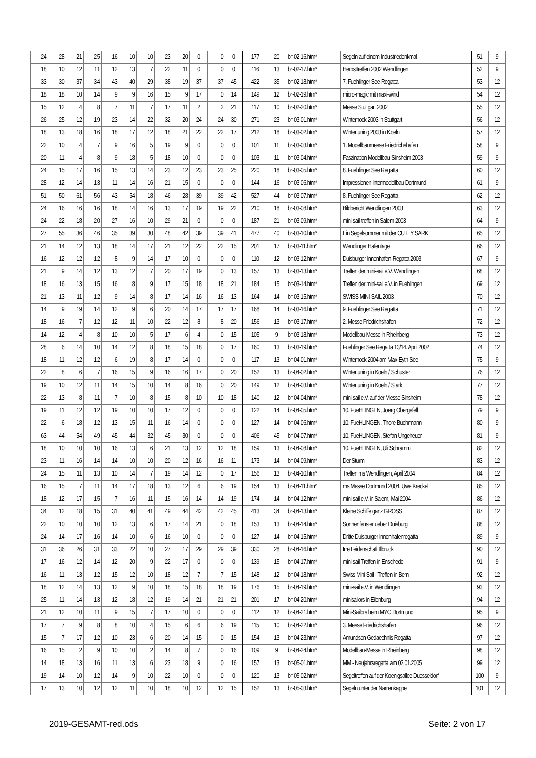| 24 | 28 | 21 | 25 | 16 | 10 | 10 | 23 | 20 | 0 | 0 | 0 | 177 | 20 | br-02-16.htm* | Segeln auf einem Industriedenkmal | 51 | 9 |
| 18 | 10 | 12 | 11 | 12 | 13 | 7 | 22 | 11 | 0 | 0 | 0 | 116 | 13 | br-02-17.htm* | Herbsttreffen 2002 Wendlingen | 52 | 9 |
| 33 | 30 | 37 | 34 | 43 | 40 | 29 | 38 | 19 | 37 | 37 | 45 | 422 | 35 | br-02-18.htm* | 7. Fuehlinger See-Regatta | 53 | 12 |
| 18 | 18 | 10 | 14 | 9 | 9 | 16 | 15 | 9 | 17 | 0 | 14 | 149 | 12 | br-02-19.htm* | micro-magic mit maxi-wind | 54 | 12 |
| 15 | 12 | 4 | 8 | 7 | 11 | 7 | 17 | 11 | 2 | 2 | 21 | 117 | 10 | br-02-20.htm* | Messe Stuttgart 2002 | 55 | 12 |
| 26 | 25 | 12 | 19 | 23 | 14 | 22 | 32 | 20 | 24 | 24 | 30 | 271 | 23 | br-03-01.htm* | Winterhock 2003 in Stuttgart | 56 | 12 |
| 18 | 13 | 18 | 16 | 18 | 17 | 12 | 18 | 21 | 22 | 22 | 17 | 212 | 18 | br-03-02.htm* | Wintertuning 2003 in Koeln | 57 | 12 |
| 22 | 10 | 4 | 7 | 9 | 16 | 5 | 19 | 9 | 0 | 0 | 0 | 101 | 11 | br-03-03.htm* | 1. Modellbaumesse Friedrichshafen | 58 | 9 |
| 20 | 11 | 4 | 8 | 9 | 18 | 5 | 18 | 10 | 0 | 0 | 0 | 103 | 11 | br-03-04.htm* | Faszination Modellbau Sinsheim 2003 | 59 | 9 |
| 24 | 15 | 17 | 16 | 15 | 13 | 14 | 23 | 12 | 23 | 23 | 25 | 220 | 18 | br-03-05.htm* | 8. Fuehlinger See Regatta | 60 | 12 |
| 28 | 12 | 14 | 13 | 11 | 14 | 16 | 21 | 15 | 0 | 0 | 0 | 144 | 16 | br-03-06.htm* | Impressionen Intermodellbau Dortmund | 61 | 9 |
| 51 | 50 | 61 | 56 | 43 | 54 | 18 | 46 | 28 | 39 | 39 | 42 | 527 | 44 | br-03-07.htm* | 8. Fuehlinger See Regatta | 62 | 12 |
| 24 | 16 | 16 | 16 | 18 | 14 | 16 | 13 | 17 | 19 | 19 | 22 | 210 | 18 | br-03-08.htm* | Bildbericht Wendlingen 2003 | 63 | 12 |
| 24 | 22 | 18 | 20 | 27 | 16 | 10 | 29 | 21 | 0 | 0 | 0 | 187 | 21 | br-03-09.htm* | mini-sail-treffen in Salem 2003 | 64 | 9 |
| 27 | 55 | 36 | 46 | 35 | 39 | 30 | 48 | 42 | 39 | 39 | 41 | 477 | 40 | br-03-10.htm* | Ein Segelsommer mit der CUTTY SARK | 65 | 12 |
| 21 | 14 | 12 | 13 | 18 | 14 | 17 | 21 | 12 | 22 | 22 | 15 | 201 | 17 | br-03-11.htm* | Wendlinger Hafentage | 66 | 12 |
| 16 | 12 | 12 | 12 | 8 | 9 | 14 | 17 | 10 | 0 | 0 | 0 | 110 | 12 | br-03-12.htm* | Duisburger Innenhafen-Regatta 2003 | 67 | 9 |
| 21 | 9 | 14 | 12 | 13 | 12 | 7 | 20 | 17 | 19 | 0 | 13 | 157 | 13 | br-03-13.htm* | Treffen der mini-sail e.V. Wendlingen | 68 | 12 |
| 18 | 16 | 13 | 15 | 16 | 8 | 9 | 17 | 15 | 18 | 18 | 21 | 184 | 15 | br-03-14.htm* | Treffen der mini-sail e.V. in Fuehlingen | 69 | 12 |
| 21 | 13 | 11 | 12 | 9 | 14 | 8 | 17 | 14 | 16 | 16 | 13 | 164 | 14 | br-03-15.htm* | SWISS MINI-SAIL 2003 | 70 | 12 |
| 14 | 9 | 19 | 14 | 12 | 9 | 6 | 20 | 14 | 17 | 17 | 17 | 168 | 14 | br-03-16.htm* | 9. Fuehlinger See Regatta | 71 | 12 |
| 18 | 16 | 7 | 12 | 12 | 11 | 10 | 22 | 12 | 8 | 8 | 20 | 156 | 13 | br-03-17.htm* | 2. Messe Friedrichshafen | 72 | 12 |
| 14 | 12 | 4 | 8 | 10 | 10 | 5 | 17 | 6 | 4 | 0 | 15 | 105 | 9 | br-03-18.htm* | Modellbau-Messe in Rheinberg | 73 | 12 |
| 28 | 6 | 14 | 10 | 14 | 12 | 8 | 18 | 15 | 18 | 0 | 17 | 160 | 13 | br-03-19.htm* | Fuehlinger See Regatta 13/14. April 2002 | 74 | 12 |
| 18 | 11 | 12 | 12 | 6 | 19 | 8 | 17 | 14 | 0 | 0 | 0 | 117 | 13 | br-04-01.htm* | Winterhock 2004 am Max-Eyth-See | 75 | 9 |
| 22 | 8 | 6 | 7 | 16 | 15 | 9 | 16 | 16 | 17 | 0 | 20 | 152 | 13 | br-04-02.htm* | Wintertuning in Koeln / Schuster | 76 | 12 |
| 19 | 10 | 12 | 11 | 14 | 15 | 10 | 14 | 8 | 16 | 0 | 20 | 149 | 12 | br-04-03.htm* | Wintertuning in Koeln / Stark | 77 | 12 |
| 22 | 13 | 8 | 11 | 7 | 10 | 8 | 15 | 8 | 10 | 10 | 18 | 140 | 12 | br-04-04.htm* | mini-sail e.V. auf der Messe Sinsheim | 78 | 12 |
| 19 | 11 | 12 | 12 | 19 | 10 | 10 | 17 | 12 | 0 | 0 | 0 | 122 | 14 | br-04-05.htm* | 10. FueHLINGEN, Joerg Obergefell | 79 | 9 |
| 22 | 6 | 18 | 12 | 13 | 15 | 11 | 16 | 14 | 0 | 0 | 0 | 127 | 14 | br-04-06.htm* | 10. FueHLINGEN, Thore Buehrmann | 80 | 9 |
| 63 | 44 | 54 | 49 | 45 | 44 | 32 | 45 | 30 | 0 | 0 | 0 | 406 | 45 | br-04-07.htm* | 10. FueHLINGEN, Stefan Ungeheuer | 81 | 9 |
| 18 | 10 | 10 | 10 | 16 | 13 | 6 | 21 | 13 | 12 | 12 | 18 | 159 | 13 | br-04-08.htm* | 10. FueHLINGEN, Uli Schramm | 82 | 12 |
| 23 | 11 | 16 | 14 | 14 | 10 | 10 | 20 | 12 | 16 | 16 | 11 | 173 | 14 | br-04-09.htm* | Der Sturm | 83 | 12 |
| 24 | 15 | 11 | 13 | 10 | 14 | 7 | 19 | 14 | 12 | 0 | 17 | 156 | 13 | br-04-10.htm* | Treffen ms Wendlingen, April 2004 | 84 | 12 |
| 16 | 15 | 7 | 11 | 14 | 17 | 18 | 13 | 12 | 6 | 6 | 19 | 154 | 13 | br-04-11.htm* | ms Messe Dortmund 2004, Uwe Kreckel | 85 | 12 |
| 18 | 12 | 17 | 15 | 7 | 16 | 11 | 15 | 16 | 14 | 14 | 19 | 174 | 14 | br-04-12.htm* | mini-sail e.V. in Salem, Mai 2004 | 86 | 12 |
| 34 | 12 | 18 | 15 | 31 | 40 | 41 | 49 | 44 | 42 | 42 | 45 | 413 | 34 | br-04-13.htm* | Kleine Schiffe ganz GROSS | 87 | 12 |
| 22 | 10 | 10 | 10 | 12 | 13 | 6 | 17 | 14 | 21 | 0 | 18 | 153 | 13 | br-04-14.htm* | Sonnenfenster ueber Duisburg | 88 | 12 |
| 24 | 14 | 17 | 16 | 14 | 10 | 6 | 16 | 10 | 0 | 0 | 0 | 127 | 14 | br-04-15.htm* | Dritte Duisburger Innenhafenregatta | 89 | 9 |
| 31 | 36 | 26 | 31 | 33 | 22 | 10 | 27 | 17 | 29 | 29 | 39 | 330 | 28 | br-04-16.htm* | Irre Leidenschaft Illbruck | 90 | 12 |
| 17 | 16 | 12 | 14 | 12 | 20 | 9 | 22 | 17 | 0 | 0 | 0 | 139 | 15 | br-04-17.htm* | mini-sail-Treffen in Enschede | 91 | 9 |
| 16 | 11 | 13 | 12 | 15 | 12 | 10 | 18 | 12 | 7 | 7 | 15 | 148 | 12 | br-04-18.htm* | Swiss Mini Sail - Treffen in Bern | 92 | 12 |
| 18 | 12 | 14 | 13 | 12 | 9 | 10 | 18 | 15 | 18 | 18 | 19 | 176 | 15 | br-04-19.htm* | mini-sail e.V. in Wendlingen | 93 | 12 |
| 25 | 11 | 14 | 13 | 12 | 18 | 12 | 19 | 14 | 21 | 21 | 21 | 201 | 17 | br-04-20.htm* | minisailors in Eilenburg | 94 | 12 |
| 21 | 12 | 10 | 11 | 9 | 15 | 7 | 17 | 10 | 0 | 0 | 0 | 112 | 12 | br-04-21.htm* | Mini-Sailors beim MYC Dortmund | 95 | 9 |
| 17 | 7 | 9 | 8 | 8 | 10 | 4 | 15 | 6 | 6 | 6 | 19 | 115 | 10 | br-04-22.htm* | 3. Messe Friedrichshafen | 96 | 12 |
| 15 | 7 | 17 | 12 | 10 | 23 | 6 | 20 | 14 | 15 | 0 | 15 | 154 | 13 | br-04-23.htm* | Amundsen Gedaechnis Regatta | 97 | 12 |
| 16 | 15 | 2 | 9 | 10 | 10 | 2 | 14 | 8 | 7 | 0 | 16 | 109 | 9 | br-04-24.htm* | Modellbau-Messe in Rheinberg | 98 | 12 |
| 14 | 18 | 13 | 16 | 11 | 13 | 6 | 23 | 18 | 9 | 0 | 16 | 157 | 13 | br-05-01.htm* | MM - Neujahrsregatta am 02.01.2005 | 99 | 12 |
| 19 | 14 | 10 | 12 | 14 | 9 | 10 | 22 | 10 | 0 | 0 | 0 | 120 | 13 | br-05-02.htm* | Segeltreffen auf der Koenigsallee Duesseldorf | 100 | 9 |
| 17 | 13 | 10 | 12 | 12 | 11 | 10 | 18 | 10 | 12 | 12 | 15 | 152 | 13 | br-05-03.htm* | Segeln unter der Narrenkappe | 101 | 12 |
2019-GESAMT-red.ods Seite: 2 von 17